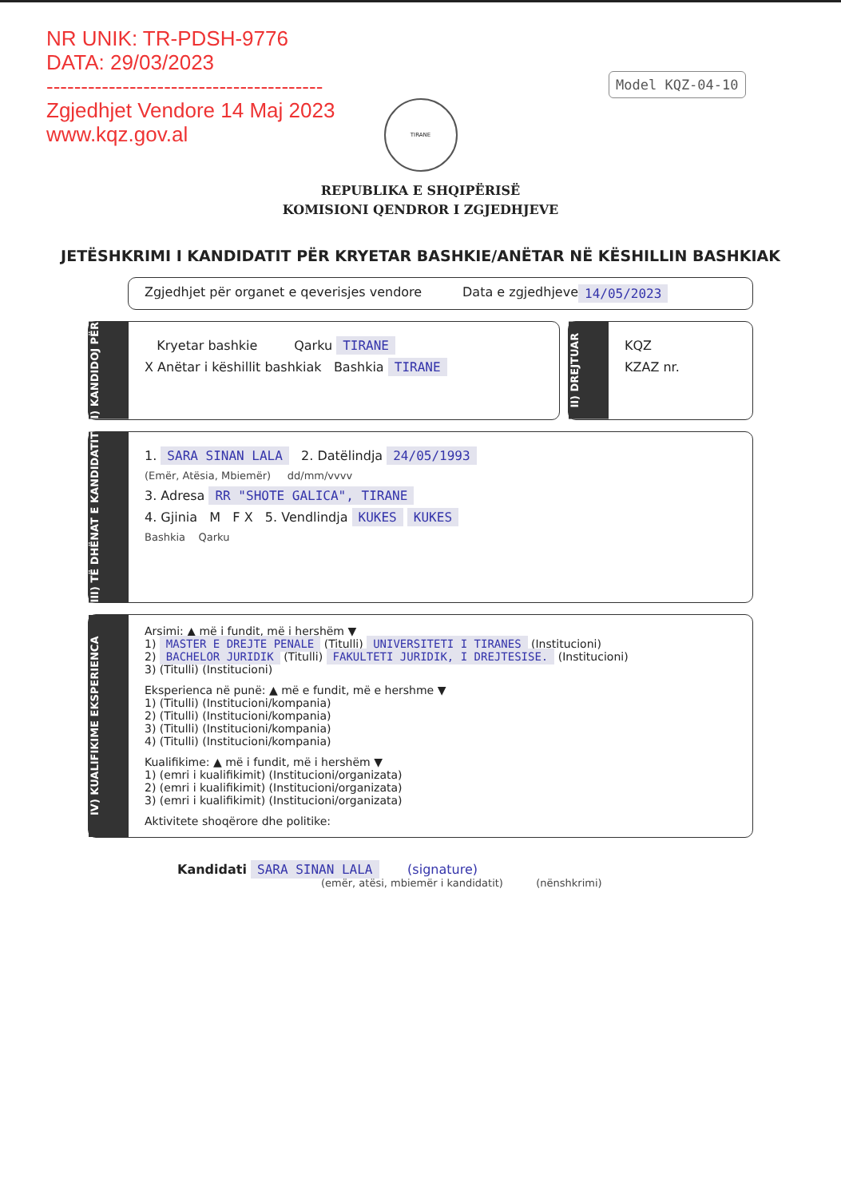NR UNIK: TR-PDSH-9776
DATA: 29/03/2023
----------------------------------------
Zgjedhjet Vendore 14 Maj 2023
www.kqz.gov.al
Model KQZ-04-10
TIRANE
REPUBLIKA E SHQIPËRISË
KOMISIONI QENDROR I ZGJEDHJEVE
JETËSHKRIMI I KANDIDATIT PËR KRYETAR BASHKIE/ANËTAR NË KËSHILLIN BASHKIAK
Zgjedhjet për organet e qeverisjes vendore Data e zgjedhjeve 14/05/2023
I) KANDIDOJ PËR
Kryetar bashkie Qarku TIRANE
X Anëtar i këshillit bashkiak Bashkia TIRANE
II) DREJTUAR
KQZ
KZAZ nr.
III) TË DHËNAT E KANDIDATIT
1. SARA SINAN LALA 2. Datëlindja 24/05/1993
(Emër, Atësia, Mbiemër) dd/mm/vvvv
3. Adresa RR "SHOTE GALICA", TIRANE
4. Gjinia M F X 5. Vendlindja KUKES KUKES
Bashkia Qarku
IV) KUALIFIKIME EKSPERIENCA
Arsimi: ▲ më i fundit, më i hershëm ▼
1) MASTER E DREJTE PENALE (Titulli) UNIVERSITETI I TIRANES (Institucioni)
2) BACHELOR JURIDIK (Titulli) FAKULTETI JURIDIK, I DREJTESISE. (Institucioni)
3) (Titulli) (Institucioni)
Eksperienca në punë: ▲ më e fundit, më e hershme ▼
1) (Titulli) (Institucioni/kompania)
2) (Titulli) (Institucioni/kompania)
3) (Titulli) (Institucioni/kompania)
4) (Titulli) (Institucioni/kompania)
Kualifikime: ▲ më i fundit, më i hershëm ▼
1) (emri i kualifikimit) (Institucioni/organizata)
2) (emri i kualifikimit) (Institucioni/organizata)
3) (emri i kualifikimit) (Institucioni/organizata)
Aktivitete shoqërore dhe politike:
Kandidati SARA SINAN LALA (signature)
(emër, atësi, mbiemër i kandidatit) (nënshkrimi)